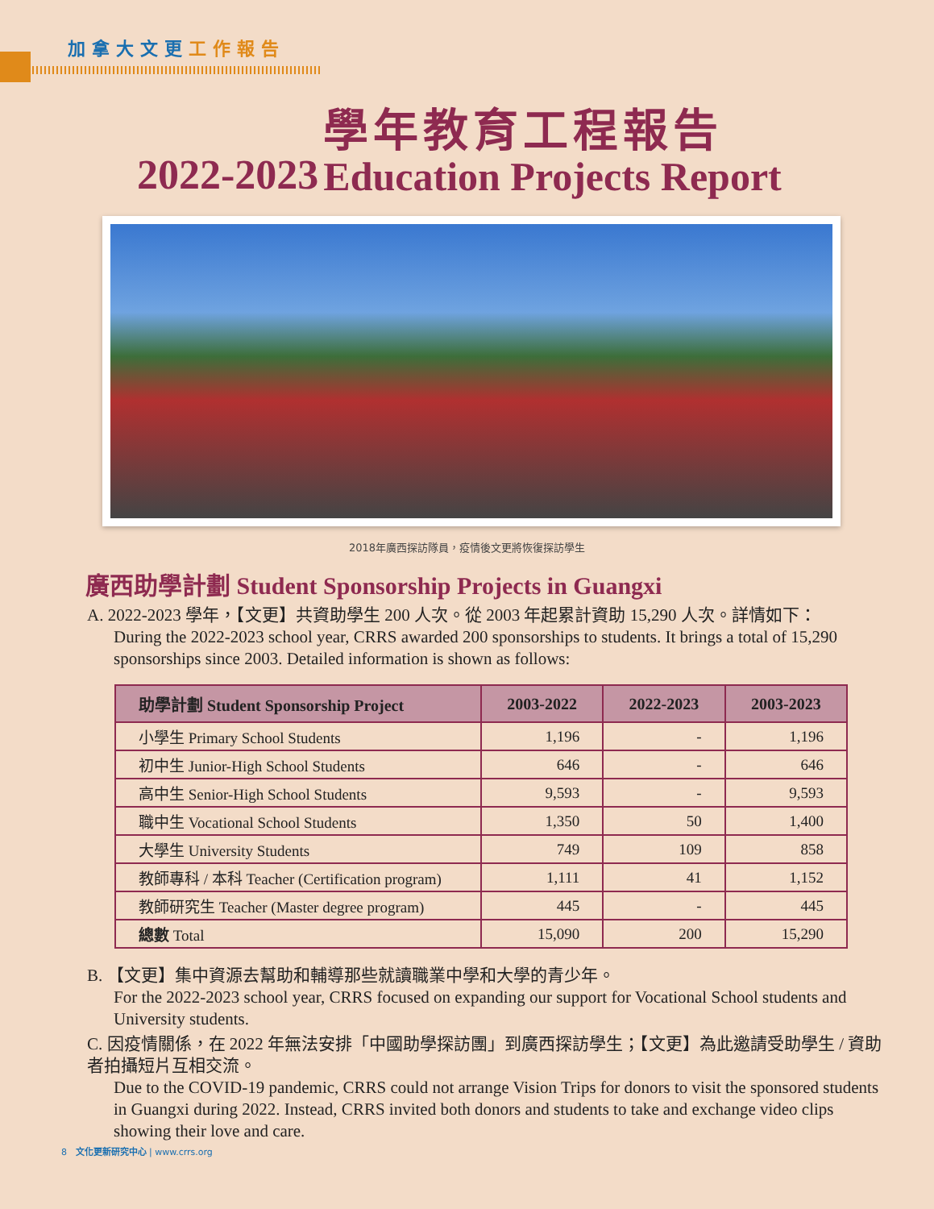加拿大文更工作報告
2022-2023
學年教育工程報告
Education Projects Report
2018年廣西探訪隊員，疫情後文更將恢復探訪學生
廣西助學計劃 Student Sponsorship Projects in Guangxi
A. 2022-2023 學年，【文更】共資助學生 200 人次。從 2003 年起累計資助 15,290 人次。詳情如下：
During the 2022-2023 school year, CRRS awarded 200 sponsorships to students. It brings a total of 15,290 sponsorships since 2003. Detailed information is shown as follows:
| 助學計劃 Student Sponsorship Project | 2003-2022 | 2022-2023 | 2003-2023 |
| --- | --- | --- | --- |
| 小學生 Primary School Students | 1,196 | - | 1,196 |
| 初中生 Junior-High School Students | 646 | - | 646 |
| 高中生 Senior-High School Students | 9,593 | - | 9,593 |
| 職中生 Vocational School Students | 1,350 | 50 | 1,400 |
| 大學生 University Students | 749 | 109 | 858 |
| 教師專科 / 本科 Teacher (Certification program) | 1,111 | 41 | 1,152 |
| 教師研究生 Teacher (Master degree program) | 445 | - | 445 |
| 總數 Total | 15,090 | 200 | 15,290 |
B. 【文更】集中資源去幫助和輔導那些就讀職業中學和大學的青少年。
For the 2022-2023 school year, CRRS focused on expanding our support for Vocational School students and University students.
C. 因疫情關係，在 2022 年無法安排「中國助學探訪團」到廣西探訪學生；【文更】為此邀請受助學生 / 資助者拍攝短片互相交流。
Due to the COVID-19 pandemic, CRRS could not arrange Vision Trips for donors to visit the sponsored students in Guangxi during 2022. Instead, CRRS invited both donors and students to take and exchange video clips showing their love and care.
8 文化更新研究中心 | www.crrs.org